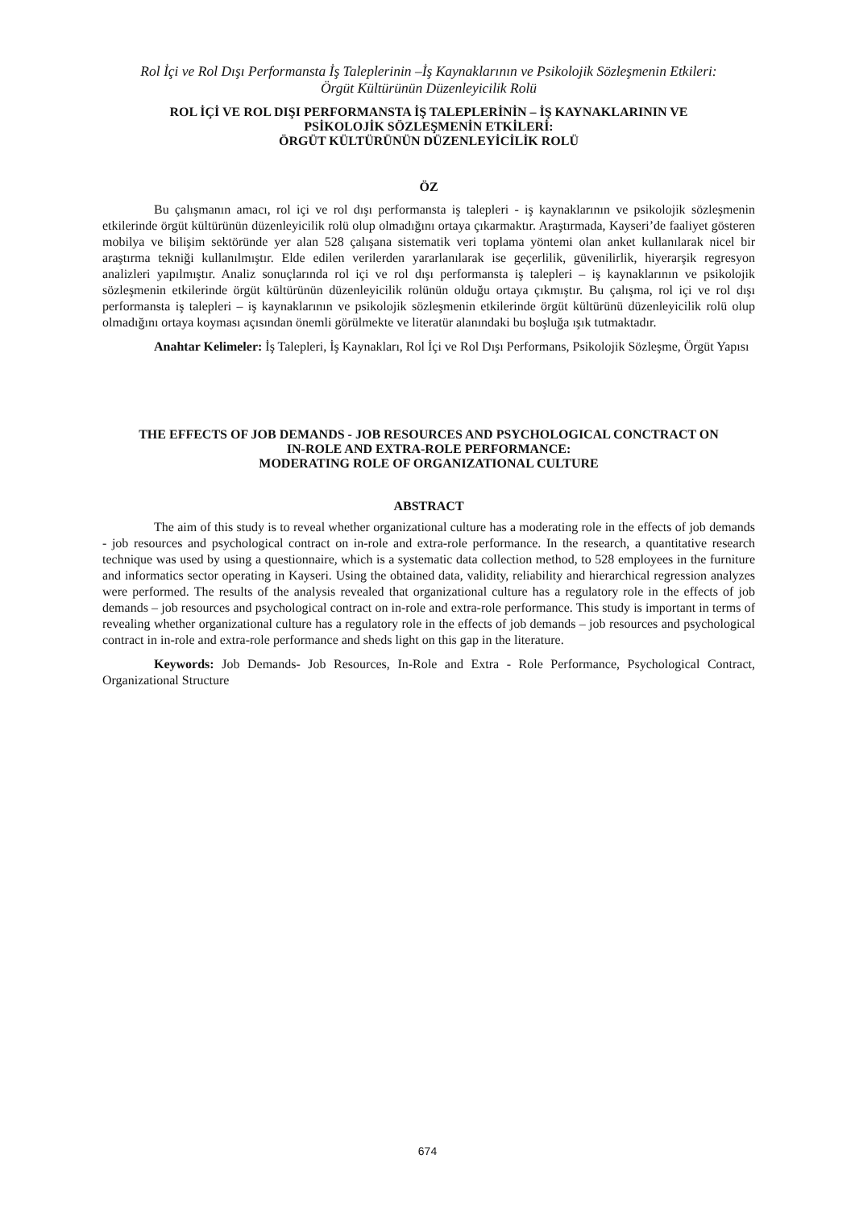Rol İçi ve Rol Dışı Performansta İş Taleplerinin –İş Kaynaklarının ve Psikolojik Sözleşmenin Etkileri:
Örgüt Kültürünün Düzenleyicilik Rolü
ROL İÇİ VE ROL DIŞI PERFORMANSTA İŞ TALEPLERİNİN – İŞ KAYNAKLARININ VE
PSİKOLOJİK SÖZLEŞMENİN ETKİLERİ:
ÖRGÜT KÜLTÜRÜNÜN DÜZENLEYİCİLİK ROLÜ
ÖZ
Bu çalışmanın amacı, rol içi ve rol dışı performansta iş talepleri - iş kaynaklarının ve psikolojik sözleşmenin etkilerinde örgüt kültürünün düzenleyicilik rolü olup olmadığını ortaya çıkarmaktır. Araştırmada, Kayseri’de faaliyet gösteren mobilya ve bilişim sektöründe yer alan 528 çalışana sistematik veri toplama yöntemi olan anket kullanılarak nicel bir araştırma tekniği kullanılmıştır. Elde edilen verilerden yararlanılarak ise geçerlilik, güvenilirlik, hiyerarşik regresyon analizleri yapılmıştır. Analiz sonuçlarında rol içi ve rol dışı performansta iş talepleri – iş kaynaklarının ve psikolojik sözleşmenin etkilerinde örgüt kültürünün düzenleyicilik rolünün olduğu ortaya çıkmıştır. Bu çalışma, rol içi ve rol dışı performansta iş talepleri – iş kaynaklarının ve psikolojik sözleşmenin etkilerinde örgüt kültürünü düzenleyicilik rolü olup olmadığını ortaya koyması açısından önemli görülmekte ve literatür alanındaki bu boşluğa ışık tutmaktadır.
Anahtar Kelimeler: İş Talepleri, İş Kaynakları, Rol İçi ve Rol Dışı Performans, Psikolojik Sözleşme, Örgüt Yapısı
THE EFFECTS OF JOB DEMANDS - JOB RESOURCES AND PSYCHOLOGICAL CONCTRACT ON
IN-ROLE AND EXTRA-ROLE PERFORMANCE:
MODERATING ROLE OF ORGANIZATIONAL CULTURE
ABSTRACT
The aim of this study is to reveal whether organizational culture has a moderating role in the effects of job demands - job resources and psychological contract on in-role and extra-role performance. In the research, a quantitative research technique was used by using a questionnaire, which is a systematic data collection method, to 528 employees in the furniture and informatics sector operating in Kayseri. Using the obtained data, validity, reliability and hierarchical regression analyzes were performed. The results of the analysis revealed that organizational culture has a regulatory role in the effects of job demands – job resources and psychological contract on in-role and extra-role performance. This study is important in terms of revealing whether organizational culture has a regulatory role in the effects of job demands – job resources and psychological contract in in-role and extra-role performance and sheds light on this gap in the literature.
Keywords: Job Demands- Job Resources, In-Role and Extra - Role Performance, Psychological Contract, Organizational Structure
674